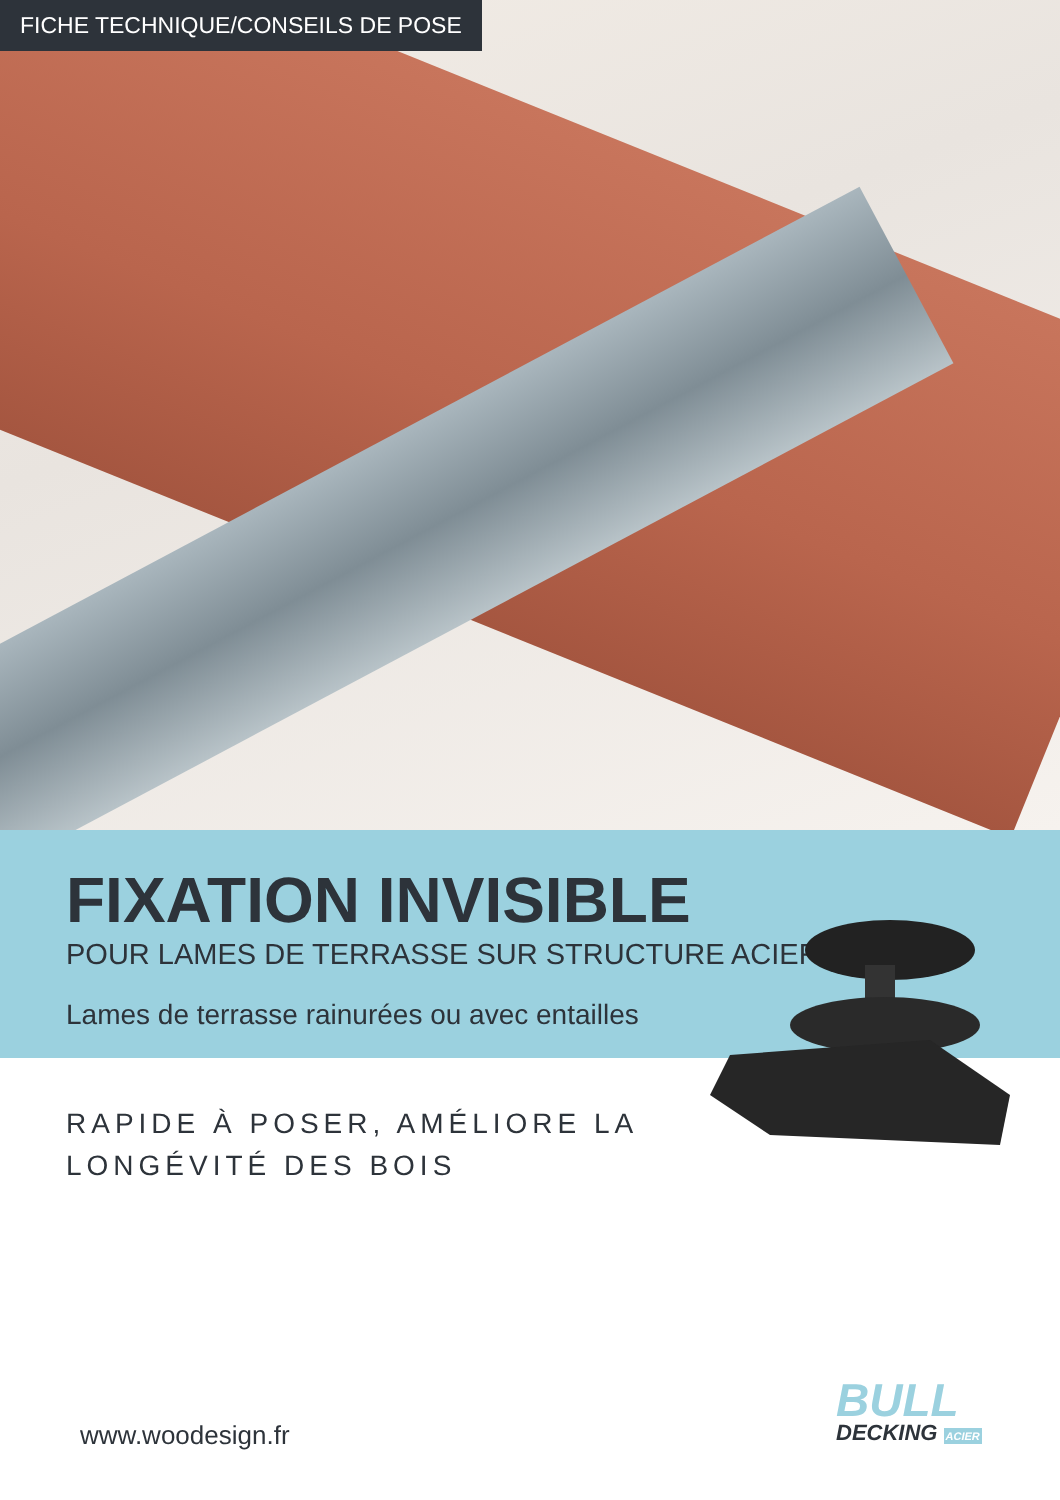FICHE TECHNIQUE/CONSEILS DE POSE
FIXATION INVISIBLE
POUR LAMES DE TERRASSE SUR STRUCTURE ACIER
Lames de terrasse rainurées ou avec entailles
RAPIDE À POSER, AMÉLIORE LA
LONGÉVITÉ DES BOIS
www.woodesign.fr
BULL
DECKING ACIER